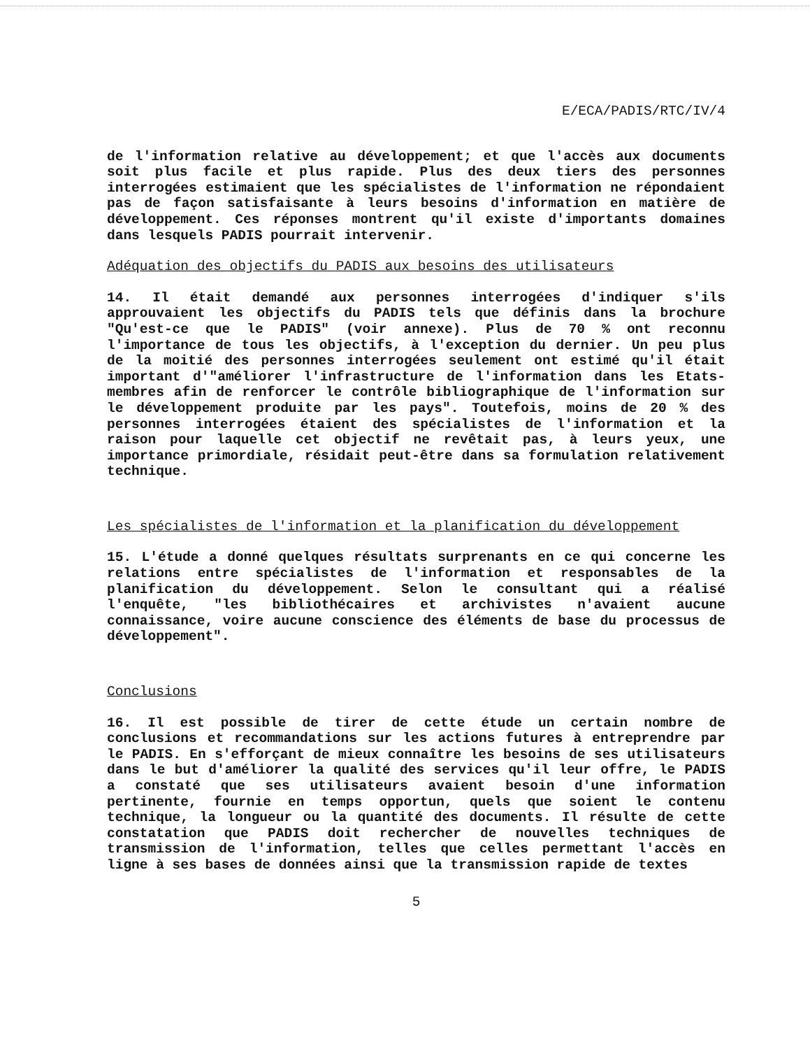E/ECA/PADIS/RTC/IV/4
de l'information relative au développement; et que l'accès aux documents soit plus facile et plus rapide. Plus des deux tiers des personnes interrogées estimaient que les spécialistes de l'information ne répondaient pas de façon satisfaisante à leurs besoins d'information en matière de développement. Ces réponses montrent qu'il existe d'importants domaines dans lesquels PADIS pourrait intervenir.
Adéquation des objectifs du PADIS aux besoins des utilisateurs
14. Il était demandé aux personnes interrogées d'indiquer s'ils approuvaient les objectifs du PADIS tels que définis dans la brochure "Qu'est-ce que le PADIS" (voir annexe). Plus de 70 % ont reconnu l'importance de tous les objectifs, à l'exception du dernier. Un peu plus de la moitié des personnes interrogées seulement ont estimé qu'il était important d'"améliorer l'infrastructure de l'information dans les Etats-membres afin de renforcer le contrôle bibliographique de l'information sur le développement produite par les pays". Toutefois, moins de 20 % des personnes interrogées étaient des spécialistes de l'information et la raison pour laquelle cet objectif ne revêtait pas, à leurs yeux, une importance primordiale, résidait peut-être dans sa formulation relativement technique.
Les spécialistes de l'information et la planification du développement
15. L'étude a donné quelques résultats surprenants en ce qui concerne les relations entre spécialistes de l'information et responsables de la planification du développement. Selon le consultant qui a réalisé l'enquête, "les bibliothécaires et archivistes n'avaient aucune connaissance, voire aucune conscience des éléments de base du processus de développement".
Conclusions
16. Il est possible de tirer de cette étude un certain nombre de conclusions et recommandations sur les actions futures à entreprendre par le PADIS. En s'efforçant de mieux connaître les besoins de ses utilisateurs dans le but d'améliorer la qualité des services qu'il leur offre, le PADIS a constaté que ses utilisateurs avaient besoin d'une information pertinente, fournie en temps opportun, quels que soient le contenu technique, la longueur ou la quantité des documents. Il résulte de cette constatation que PADIS doit rechercher de nouvelles techniques de transmission de l'information, telles que celles permettant l'accès en ligne à ses bases de données ainsi que la transmission rapide de textes
5